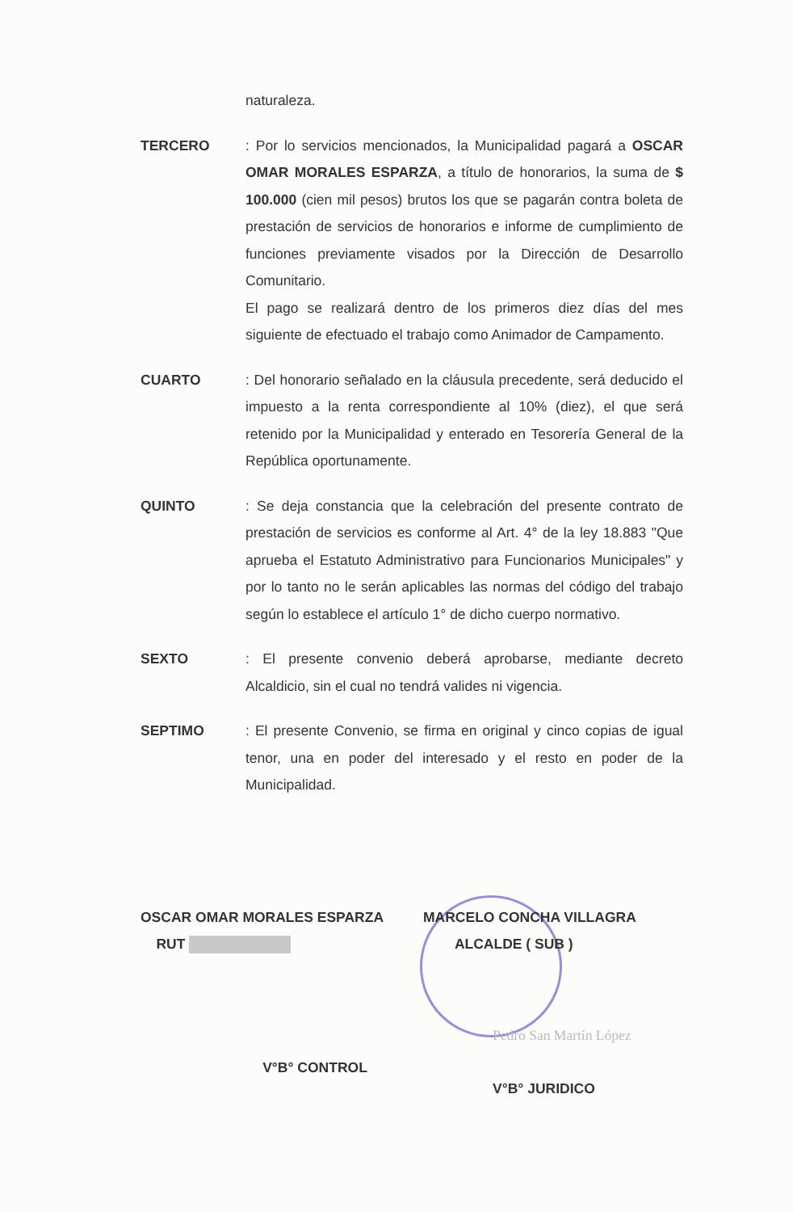naturaleza.
TERCERO
: Por lo servicios mencionados, la Municipalidad pagará a OSCAR OMAR MORALES ESPARZA, a título de honorarios, la suma de $ 100.000 (cien mil pesos) brutos los que se pagarán contra boleta de prestación de servicios de honorarios e informe de cumplimiento de funciones previamente visados por la Dirección de Desarrollo Comunitario.
El pago se realizará dentro de los primeros diez días del mes siguiente de efectuado el trabajo como Animador de Campamento.
CUARTO
: Del honorario señalado en la cláusula precedente, será deducido el impuesto a la renta correspondiente al 10% (diez), el que será retenido por la Municipalidad y enterado en Tesorería General de la República oportunamente.
QUINTO
: Se deja constancia que la celebración del presente contrato de prestación de servicios es conforme al Art. 4° de la ley 18.883 "Que aprueba el Estatuto Administrativo para Funcionarios Municipales" y por lo tanto no le serán aplicables las normas del código del trabajo según lo establece el artículo 1° de dicho cuerpo normativo.
SEXTO
: El presente convenio deberá aprobarse, mediante decreto Alcaldicio, sin el cual no tendrá valides ni vigencia.
SEPTIMO
: El presente Convenio, se firma en original y cinco copias de igual tenor, una en poder del interesado y el resto en poder de la Municipalidad.
OSCAR OMAR MORALES ESPARZA
RUT
MARCELO CONCHA VILLAGRA
ALCALDE ( SUB )
V°B° CONTROL
Pedro San Martín López
V°B° JURIDICO